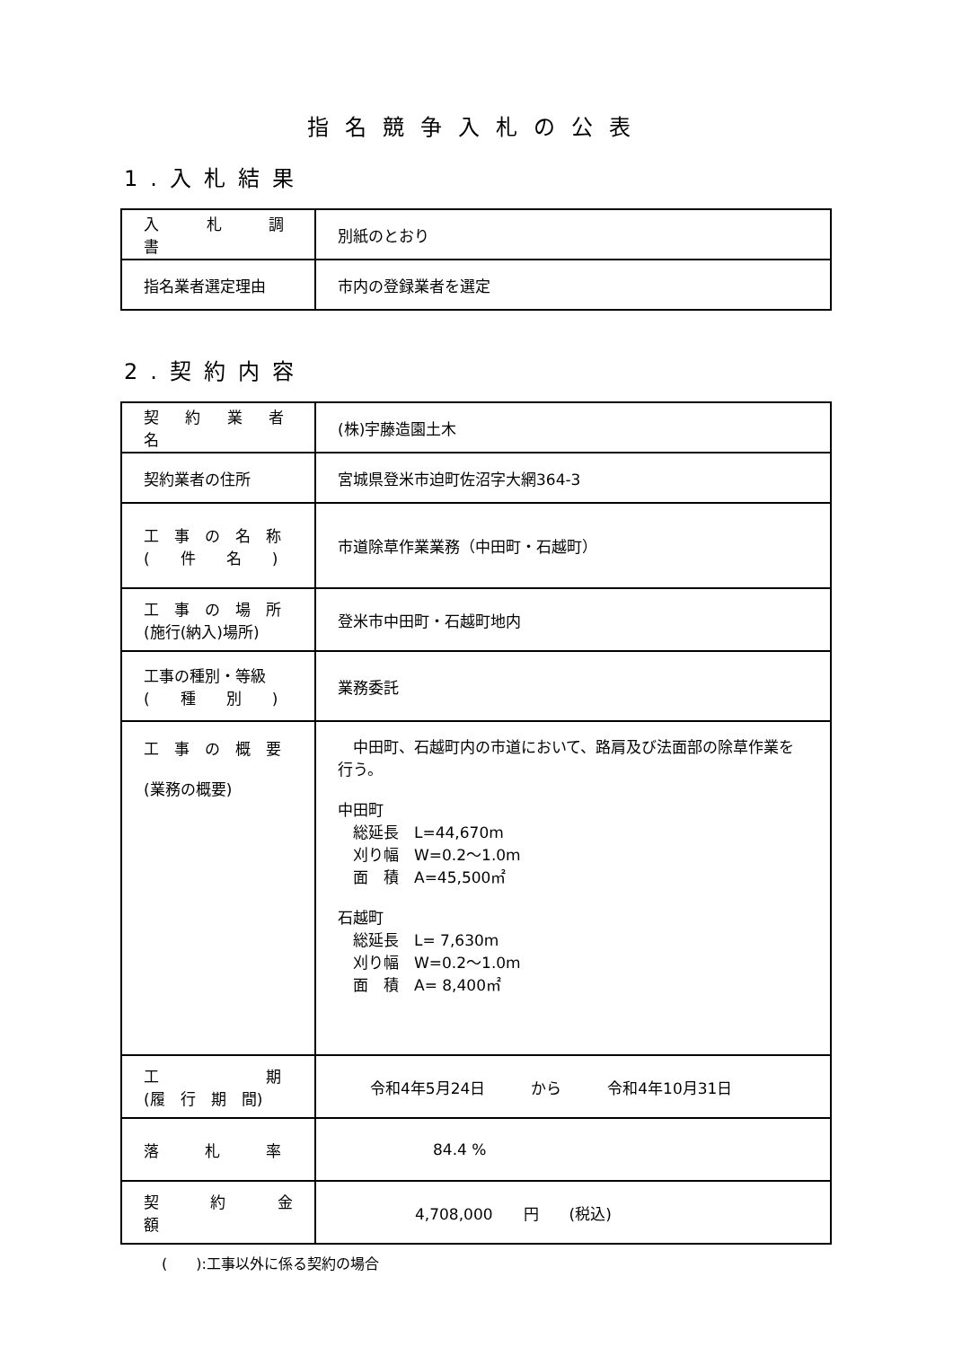指名競争入札の公表
1.入札結果
| 入 札 調 書 | 別紙のとおり |
| 指名業者選定理由 | 市内の登録業者を選定 |
2.契約内容
| 契 約 業 者 名 | (株)宇藤造園土木 |
| 契約業者の住所 | 宮城県登米市迫町佐沼字大網364-3 |
| 工 事 の 名 称 ( 件 名 ) | 市道除草作業業務（中田町・石越町） |
| 工 事 の 場 所 (施行(納入)場所) | 登米市中田町・石越町地内 |
| 工事の種別・等級 ( 種 別 ) | 業務委託 |
| 工 事 の 概 要 (業務の概要) | 中田町、石越町内の市道において、路肩及び法面部の除草作業を行う。 中田町 総延長 L=44,670m 刈り幅 W=0.2～1.0m 面 積 A=45,500㎡ 石越町 総延長 L= 7,630m 刈り幅 W=0.2～1.0m 面 積 A= 8,400㎡ |
| 工 期 (履 行 期 間) | 令和4年5月24日 から 令和4年10月31日 |
| 落 札 率 | 84.4 % |
| 契 約 金 額 | 4,708,000 円 (税込) |
(　　):工事以外に係る契約の場合